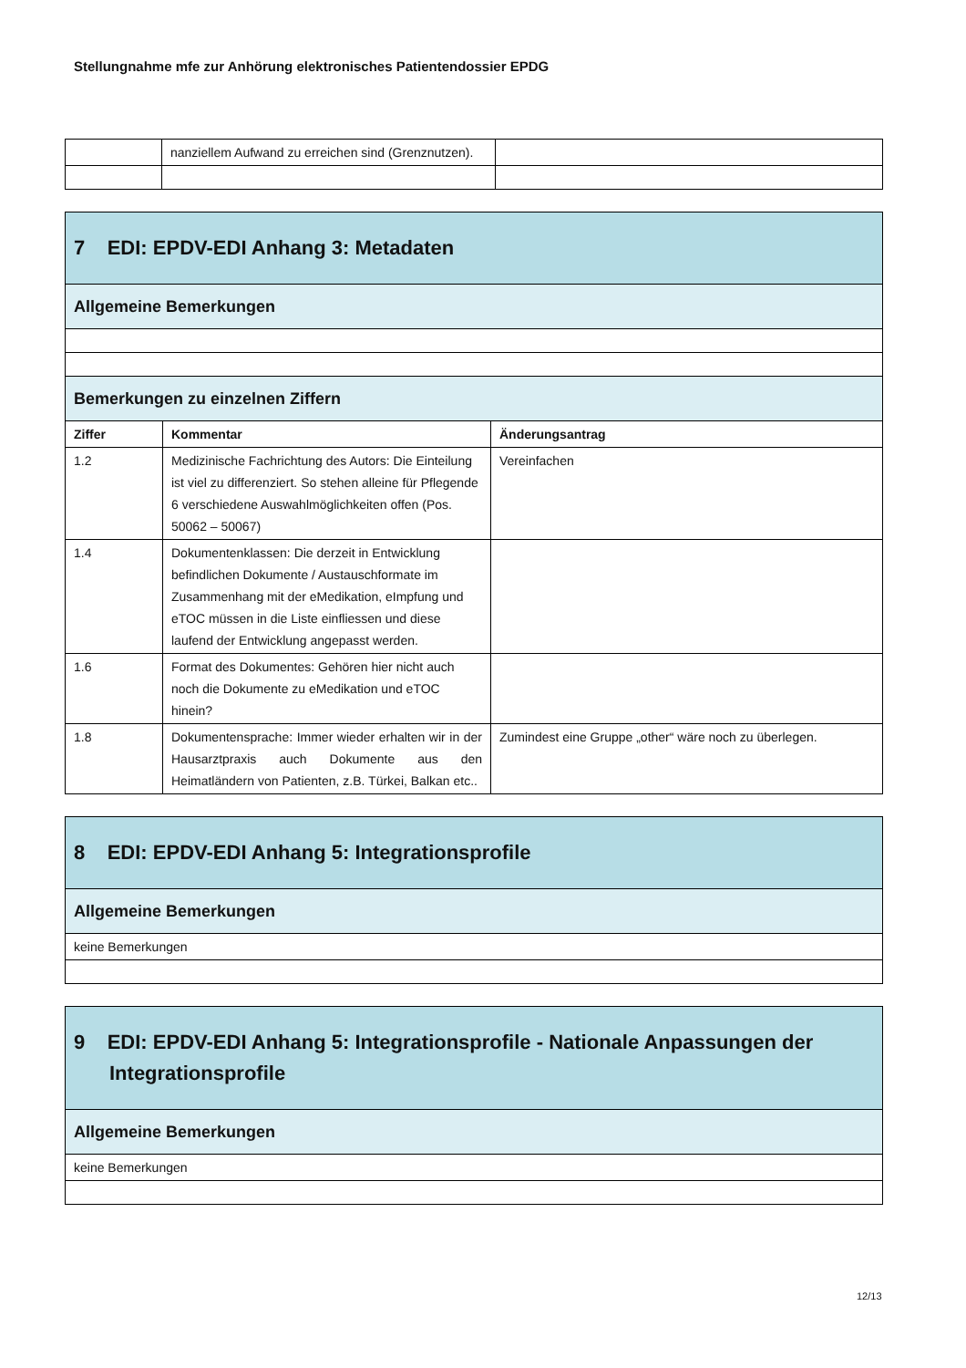Stellungnahme mfe zur Anhörung elektronisches Patientendossier EPDG
| | nanziellem Aufwand zu erreichen sind (Grenznutzen). | |
| 7 EDI: EPDV-EDI Anhang 3: Metadaten | | |
| Allgemeine Bemerkungen | | |
| Bemerkungen zu einzelnen Ziffern | | |
| Ziffer | Kommentar | Änderungsantrag |
| 1.2 | Medizinische Fachrichtung des Autors: Die Einteilung ist viel zu differenziert. So stehen alleine für Pflegende 6 verschiedene Auswahlmöglichkeiten offen (Pos. 50062 – 50067) | Vereinfachen |
| 1.4 | Dokumentenklassen: Die derzeit in Entwicklung befindlichen Dokumente / Austauschformate im Zusammenhang mit der eMedikation, eImpfung und eTOC müssen in die Liste einfliessen und diese laufend der Entwicklung angepasst werden. | |
| 1.6 | Format des Dokumentes: Gehören hier nicht auch noch die Dokumente zu eMedikation und eTOC hinein? | |
| 1.8 | Dokumentensprache: Immer wieder erhalten wir in der Hausarztpraxis auch Dokumente aus den Heimatländern von Patienten, z.B. Türkei, Balkan etc.. | Zumindest eine Gruppe „other“ wäre noch zu überlegen. |
| 8 EDI: EPDV-EDI Anhang 5: Integrationsprofile |
| Allgemeine Bemerkungen |
| keine Bemerkungen |
| 9 EDI: EPDV-EDI Anhang 5: Integrationsprofile - Nationale Anpassungen der Integrationsprofile |
| Allgemeine Bemerkungen |
| keine Bemerkungen |
12/13